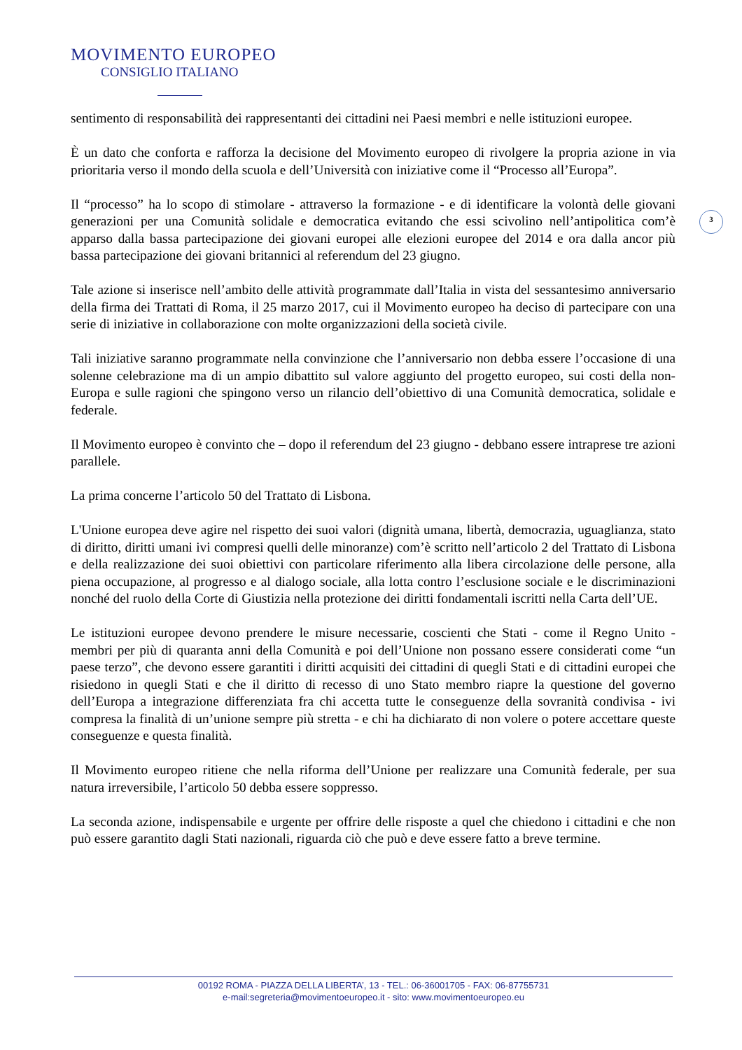MOVIMENTO EUROPEO
CONSIGLIO ITALIANO
3
sentimento di responsabilità dei rappresentanti dei cittadini nei Paesi membri e nelle istituzioni europee.
È un dato che conforta e rafforza la decisione del Movimento europeo di rivolgere la propria azione in via prioritaria verso il mondo della scuola e dell’Università con iniziative come il “Processo all’Europa”.
Il “processo” ha lo scopo di stimolare - attraverso la formazione - e di identificare la volontà delle giovani generazioni per una Comunità solidale e democratica evitando che essi scivolino nell’antipolitica com’è apparso dalla bassa partecipazione dei giovani europei alle elezioni europee del 2014 e ora dalla ancor più bassa partecipazione dei giovani britannici al referendum del 23 giugno.
Tale azione si inserisce nell’ambito delle attività programmate dall’Italia in vista del sessantesimo anniversario della firma dei Trattati di Roma, il 25 marzo 2017, cui il Movimento europeo ha deciso di partecipare con una serie di iniziative in collaborazione con molte organizzazioni della società civile.
Tali iniziative saranno programmate nella convinzione che l’anniversario non debba essere l’occasione di una solenne celebrazione ma di un ampio dibattito sul valore aggiunto del progetto europeo, sui costi della non-Europa e sulle ragioni che spingono verso un rilancio dell’obiettivo di una Comunità democratica, solidale e federale.
Il Movimento europeo è convinto che – dopo il referendum del 23 giugno - debbano essere intraprese tre azioni parallele.
La prima concerne l’articolo 50 del Trattato di Lisbona.
L'Unione europea deve agire nel rispetto dei suoi valori (dignità umana, libertà, democrazia, uguaglianza, stato di diritto, diritti umani ivi compresi quelli delle minoranze) com’è scritto nell’articolo 2 del Trattato di Lisbona e della realizzazione dei suoi obiettivi con particolare riferimento alla libera circolazione delle persone, alla piena occupazione, al progresso e al dialogo sociale, alla lotta contro l’esclusione sociale e le discriminazioni nonché del ruolo della Corte di Giustizia nella protezione dei diritti fondamentali iscritti nella Carta dell’UE.
Le istituzioni europee devono prendere le misure necessarie, coscienti che Stati - come il Regno Unito - membri per più di quaranta anni della Comunità e poi dell’Unione non possano essere considerati come “un paese terzo”, che devono essere garantiti i diritti acquisiti dei cittadini di quegli Stati e di cittadini europei che risiedono in quegli Stati e che il diritto di recesso di uno Stato membro riapre la questione del governo dell’Europa a integrazione differenziata fra chi accetta tutte le conseguenze della sovranità condivisa - ivi compresa la finalità di un’unione sempre più stretta - e chi ha dichiarato di non volere o potere accettare queste conseguenze e questa finalità.
Il Movimento europeo ritiene che nella riforma dell’Unione per realizzare una Comunità federale, per sua natura irreversibile, l’articolo 50 debba essere soppresso.
La seconda azione, indispensabile e urgente per offrire delle risposte a quel che chiedono i cittadini e che non può essere garantito dagli Stati nazionali, riguarda ciò che può e deve essere fatto a breve termine.
00192 ROMA - PIAZZA DELLA LIBERTA’, 13 - TEL.: 06-36001705 - FAX: 06-87755731
e-mail:segreteria@movimentoeuropeo.it - sito: www.movimentoeuropeo.eu